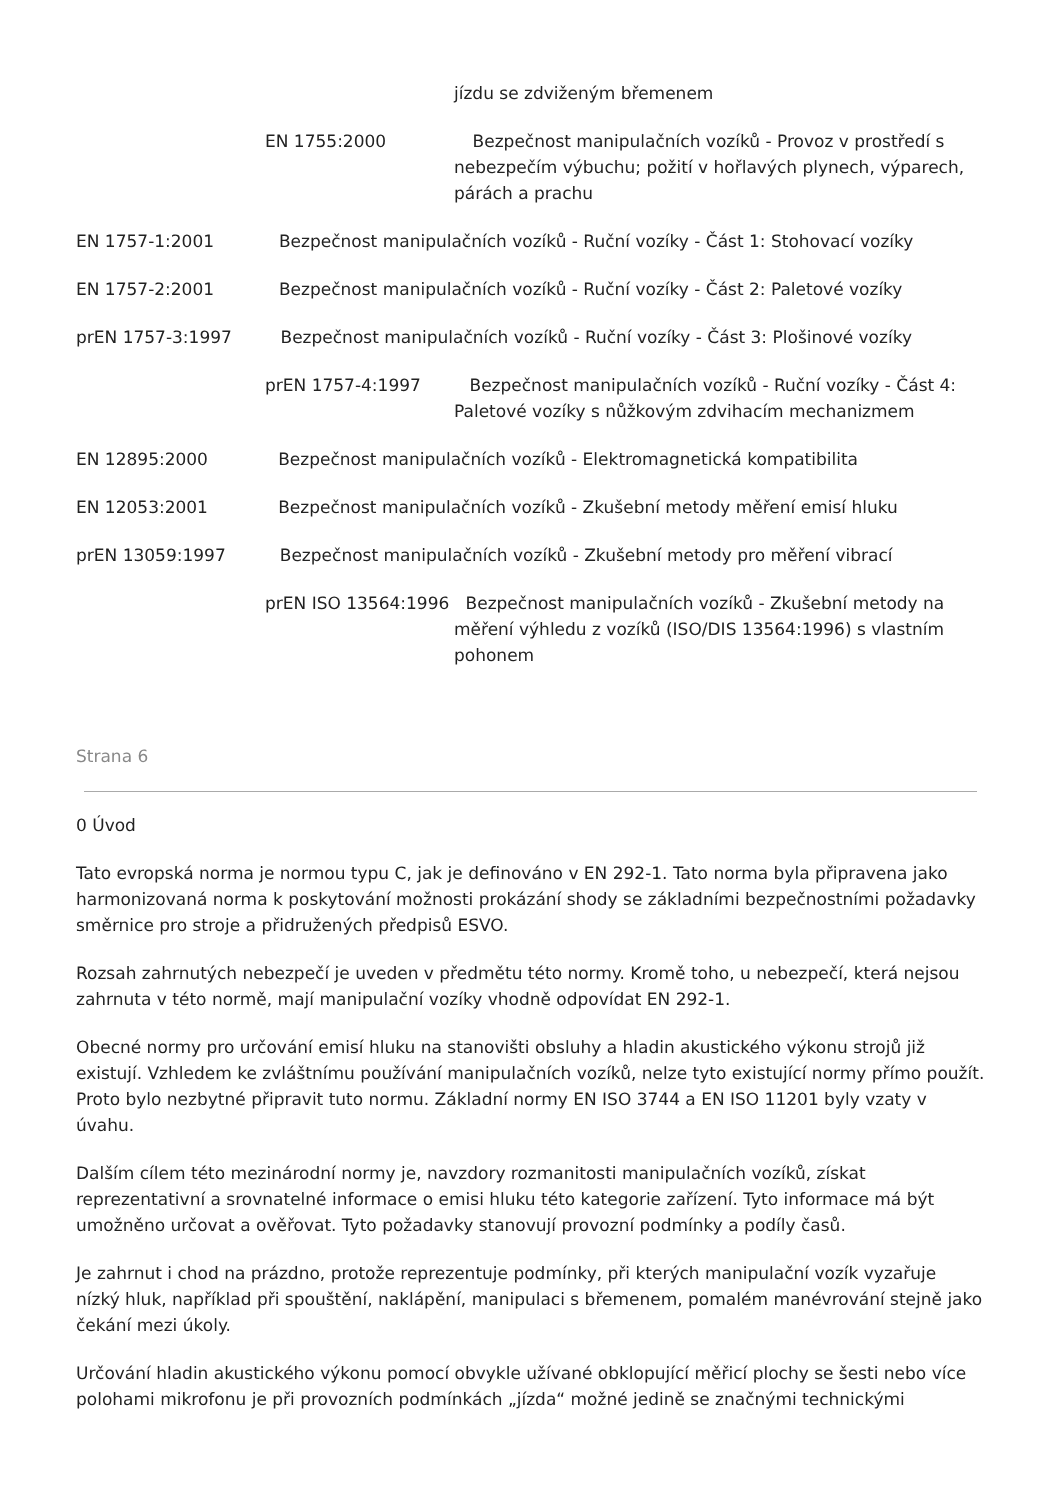jízdu se zdviženým břemenem
EN 1755:2000 Bezpečnost manipulačních vozíků - Provoz v prostředí s nebezpečím výbuchu; požití v hořlavých plynech, výparech, párách a prachu
EN 1757-1:2001 Bezpečnost manipulačních vozíků - Ruční vozíky - Část 1: Stohovací vozíky
EN 1757-2:2001 Bezpečnost manipulačních vozíků - Ruční vozíky - Část 2: Paletové vozíky
prEN 1757-3:1997 Bezpečnost manipulačních vozíků - Ruční vozíky - Část 3: Plošinové vozíky
prEN 1757-4:1997 Bezpečnost manipulačních vozíků - Ruční vozíky - Část 4: Paletové vozíky s nůžkovým zdvihacím mechanizmem
EN 12895:2000 Bezpečnost manipulačních vozíků - Elektromagnetická kompatibilita
EN 12053:2001 Bezpečnost manipulačních vozíků - Zkušební metody měření emisí hluku
prEN 13059:1997 Bezpečnost manipulačních vozíků - Zkušební metody pro měření vibrací
prEN ISO 13564:1996 Bezpečnost manipulačních vozíků - Zkušební metody na měření výhledu z vozíků (ISO/DIS 13564:1996) s vlastním pohonem
Strana 6
0 Úvod
Tato evropská norma je normou typu C, jak je definováno v EN 292-1. Tato norma byla připravena jako harmonizovaná norma k poskytování možnosti prokázání shody se základními bezpečnostními požadavky směrnice pro stroje a přidružených předpisů ESVO.
Rozsah zahrnutých nebezpečí je uveden v předmětu této normy. Kromě toho, u nebezpečí, která nejsou zahrnuta v této normě, mají manipulační vozíky vhodně odpovídat EN 292-1.
Obecné normy pro určování emisí hluku na stanovišti obsluhy a hladin akustického výkonu strojů již existují. Vzhledem ke zvláštnímu používání manipulačních vozíků, nelze tyto existující normy přímo použít. Proto bylo nezbytné připravit tuto normu. Základní normy EN ISO 3744 a EN ISO 11201 byly vzaty v úvahu.
Dalším cílem této mezinárodní normy je, navzdory rozmanitosti manipulačních vozíků, získat reprezentativní a srovnatelné informace o emisi hluku této kategorie zařízení. Tyto informace má být umožněno určovat a ověřovat. Tyto požadavky stanovují provozní podmínky a podíly časů.
Je zahrnut i chod na prázdno, protože reprezentuje podmínky, při kterých manipulační vozík vyzařuje nízký hluk, například při spouštění, naklápění, manipulaci s břemenem, pomalém manévrování stejně jako čekání mezi úkoly.
Určování hladin akustického výkonu pomocí obvykle užívané obklopující měřicí plochy se šesti nebo více polohami mikrofonu je při provozních podmínkách „jízda“ možné jedině se značnými technickými